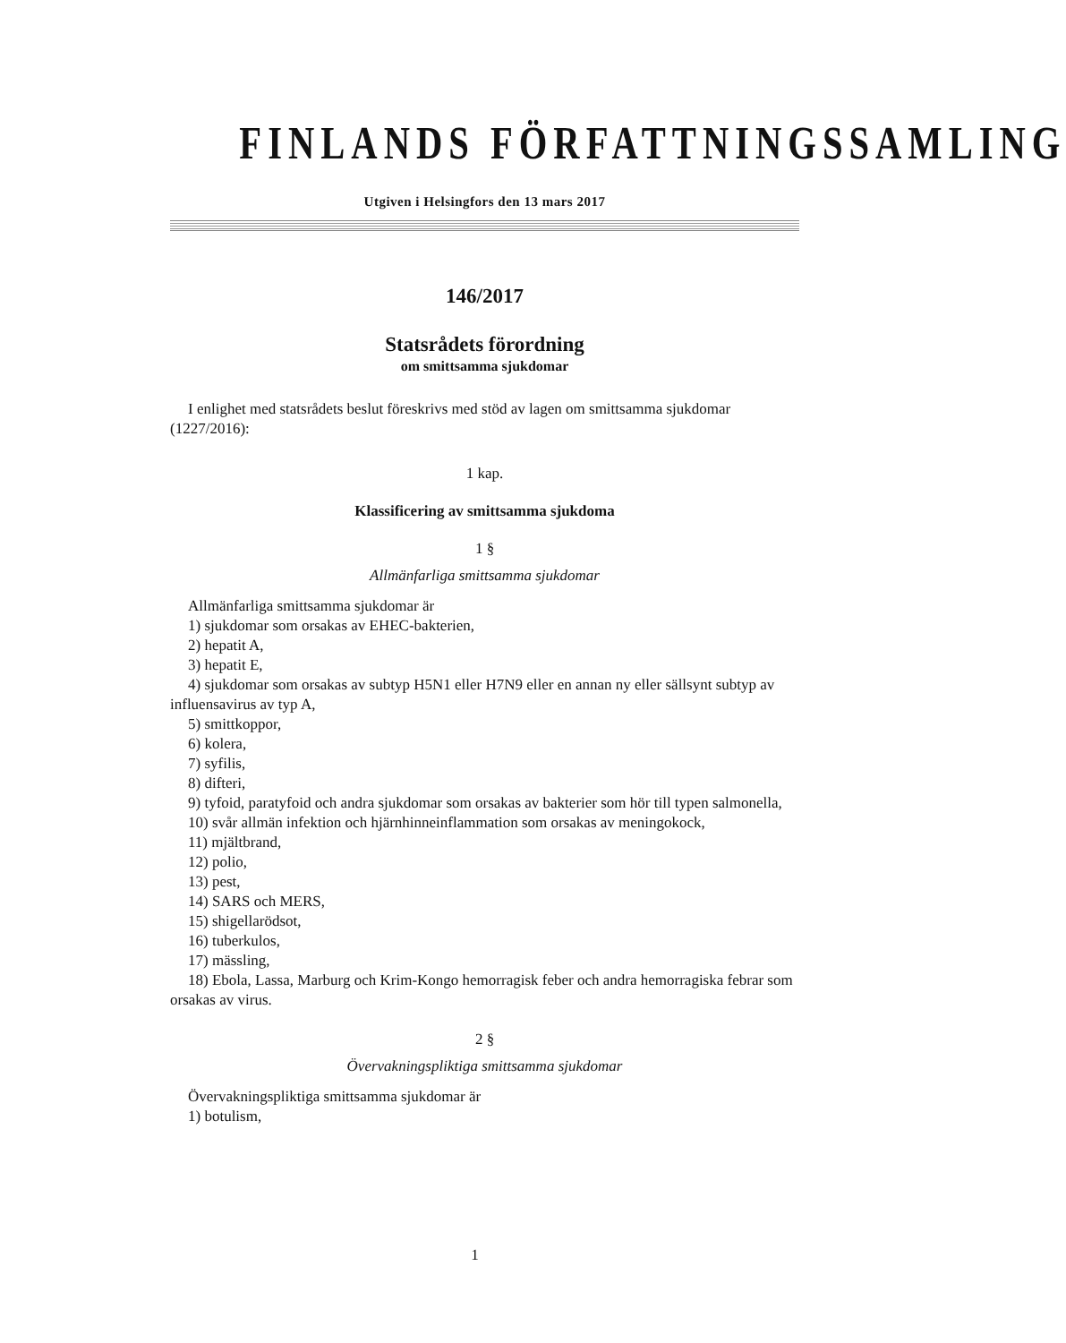FINLANDS FÖRFATTNINGSSAMLING
Utgiven i Helsingfors den 13 mars 2017
146/2017
Statsrådets förordning
om smittsamma sjukdomar
I enlighet med statsrådets beslut föreskrivs med stöd av lagen om smittsamma sjukdomar (1227/2016):
1 kap.
Klassificering av smittsamma sjukdoma
1 §
Allmänfarliga smittsamma sjukdomar
Allmänfarliga smittsamma sjukdomar är
1) sjukdomar som orsakas av EHEC-bakterien,
2) hepatit A,
3) hepatit E,
4) sjukdomar som orsakas av subtyp H5N1 eller H7N9 eller en annan ny eller sällsynt subtyp av influensavirus av typ A,
5) smittkoppor,
6) kolera,
7) syfilis,
8) difteri,
9) tyfoid, paratyfoid och andra sjukdomar som orsakas av bakterier som hör till typen salmonella,
10) svår allmän infektion och hjärnhinneinflammation som orsakas av meningokock,
11) mjältbrand,
12) polio,
13) pest,
14) SARS och MERS,
15) shigellarödsot,
16) tuberkulos,
17) mässling,
18) Ebola, Lassa, Marburg och Krim-Kongo hemorragisk feber och andra hemorragiska febrar som orsakas av virus.
2 §
Övervakningspliktiga smittsamma sjukdomar
Övervakningspliktiga smittsamma sjukdomar är
1) botulism,
1